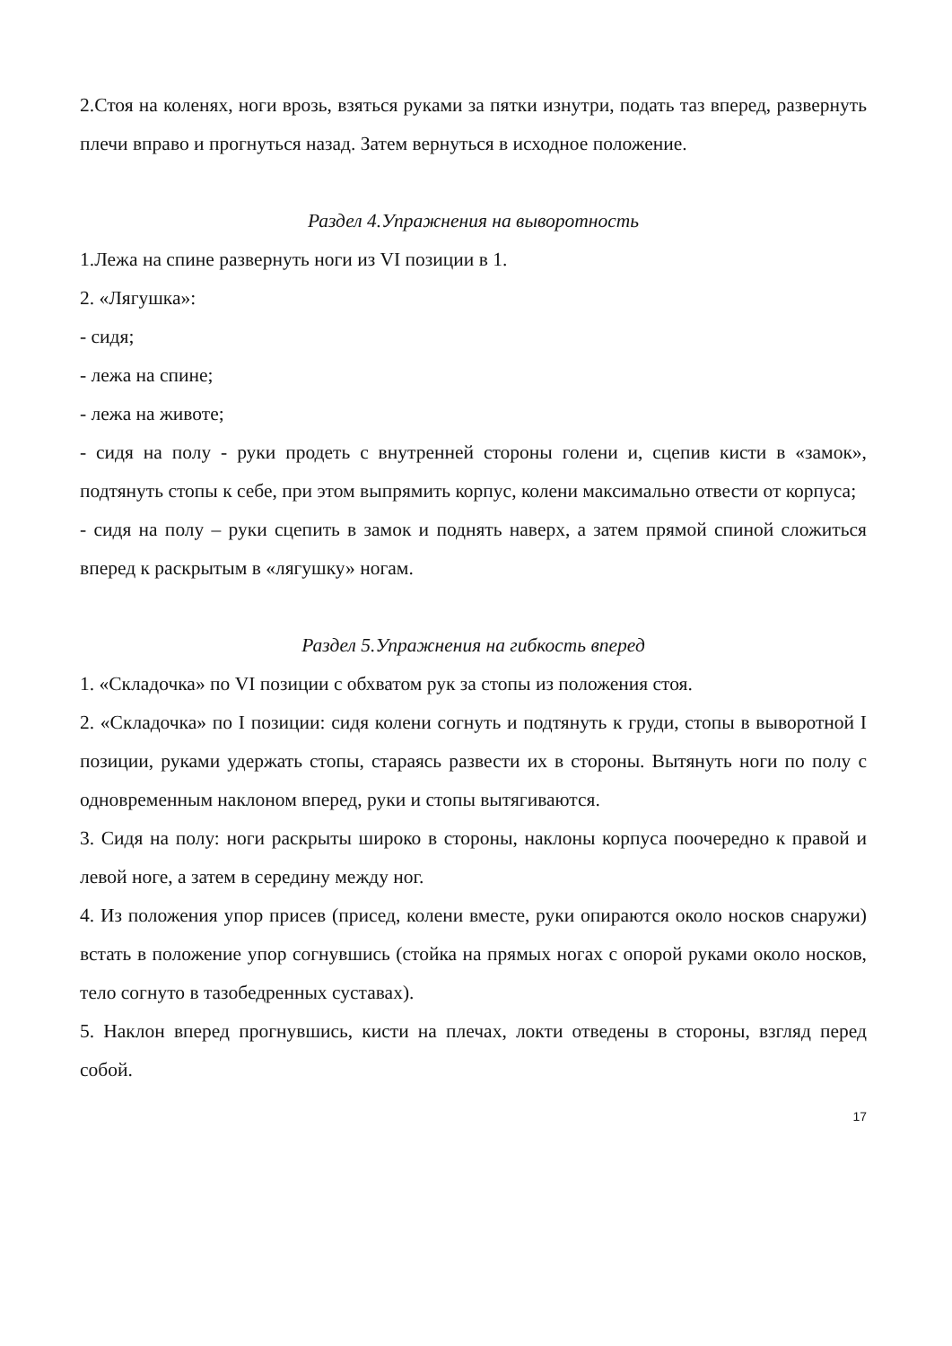2.Стоя на коленях, ноги врозь, взяться руками за пятки изнутри, подать таз вперед, развернуть плечи вправо и прогнуться назад. Затем вернуться в исходное положение.
Раздел 4.Упражнения на выворотность
1.Лежа на спине развернуть ноги из VI позиции в 1.
2. «Лягушка»:
- сидя;
- лежа на спине;
- лежа на животе;
- сидя на полу - руки продеть с внутренней стороны голени и, сцепив кисти в «замок», подтянуть стопы к себе, при этом выпрямить корпус, колени максимально отвести от корпуса;
- сидя на полу – руки сцепить в замок и поднять наверх, а затем прямой спиной сложиться вперед к раскрытым в «лягушку» ногам.
Раздел 5.Упражнения на гибкость вперед
1. «Складочка» по VI позиции с обхватом рук за стопы из положения стоя.
2. «Складочка» по I позиции: сидя колени согнуть и подтянуть к груди, стопы в выворотной I позиции, руками удержать стопы, стараясь развести их в стороны. Вытянуть ноги по полу с одновременным наклоном вперед, руки и стопы вытягиваются.
3. Сидя на полу: ноги раскрыты широко в стороны, наклоны корпуса поочередно к правой и левой ноге, а затем в середину между ног.
4. Из положения упор присев (присед, колени вместе, руки опираются около носков снаружи) встать в положение упор согнувшись (стойка на прямых ногах с опорой руками около носков, тело согнуто в тазобедренных суставах).
5. Наклон вперед прогнувшись, кисти на плечах, локти отведены в стороны, взгляд перед собой.
17